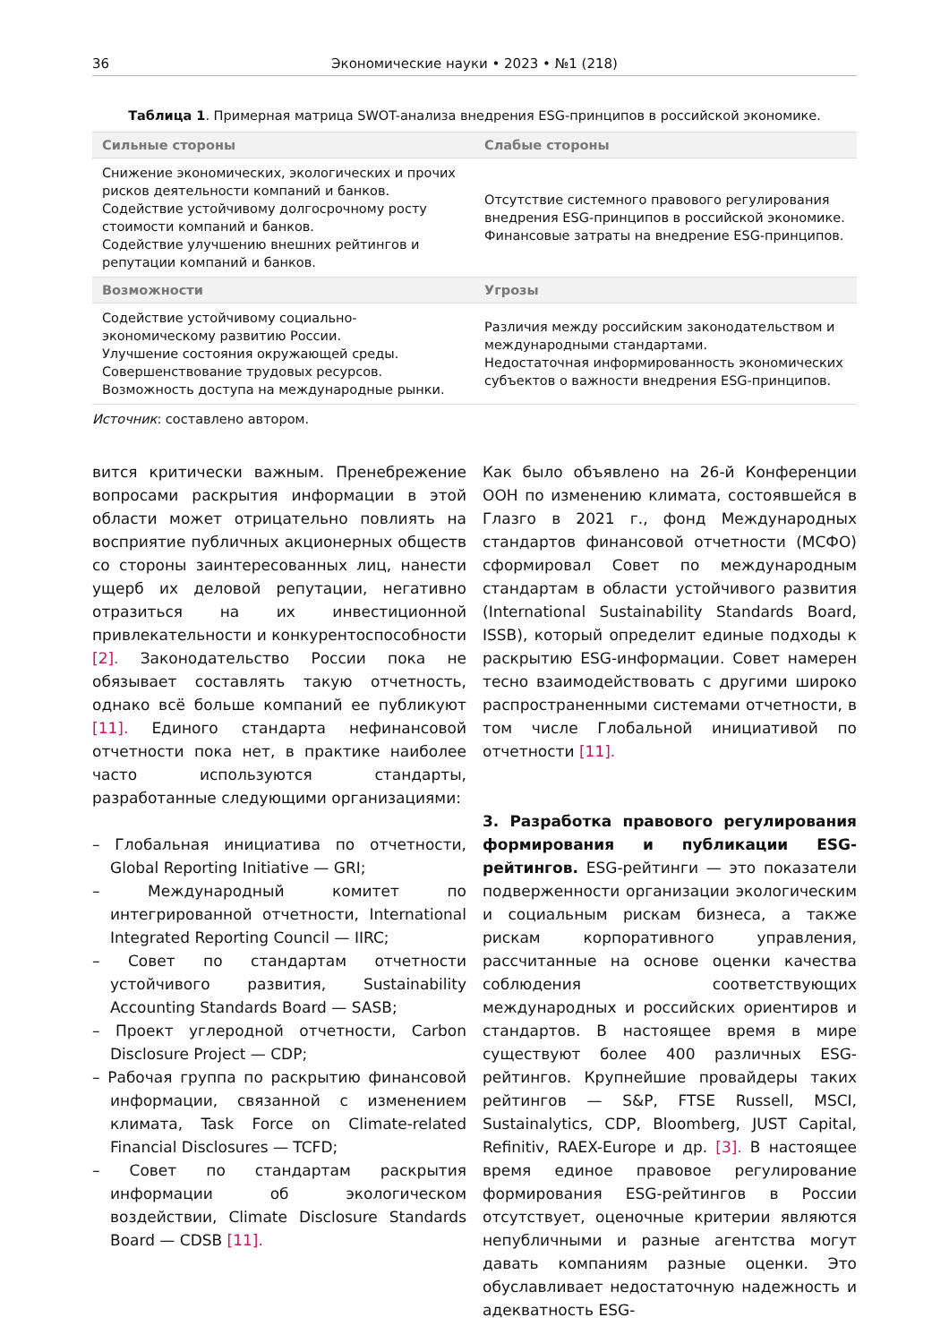36 Экономические науки • 2023 • №1 (218)
Таблица 1. Примерная матрица SWOT-анализа внедрения ESG-принципов в российской экономике.
| Сильные стороны | Слабые стороны |
| --- | --- |
| Снижение экономических, экологических и прочих рисков деятельности компаний и банков. Содействие устойчивому долгосрочному росту стоимости компаний и банков. Содействие улучшению внешних рейтингов и репутации компаний и банков. | Отсутствие системного правового регулирования внедрения ESG-принципов в российской экономике. Финансовые затраты на внедрение ESG-принципов. |
| Возможности | Угрозы |
| Содействие устойчивому социально-экономическому развитию России. Улучшение состояния окружающей среды. Совершенствование трудовых ресурсов. Возможность доступа на международные рынки. | Различия между российским законодательством и международными стандартами. Недостаточная информированность экономических субъектов о важности внедрения ESG-принципов. |
Источник: составлено автором.
вится критически важным. Пренебрежение вопросами раскрытия информации в этой области может отрицательно повлиять на восприятие публичных акционерных обществ со стороны заинтересованных лиц, нанести ущерб их деловой репутации, негативно отразиться на их инвестиционной привлекательности и конкурентоспособности [2]. Законодательство России пока не обязывает составлять такую отчетность, однако всё больше компаний ее публикуют [11]. Единого стандарта нефинансовой отчетности пока нет, в практике наиболее часто используются стандарты, разработанные следующими организациями:
– Глобальная инициатива по отчетности, Global Reporting Initiative — GRI;
– Международный комитет по интегрированной отчетности, International Integrated Reporting Council — IIRC;
– Совет по стандартам отчетности устойчивого развития, Sustainability Accounting Standards Board — SASB;
– Проект углеродной отчетности, Carbon Disclosure Project — CDP;
– Рабочая группа по раскрытию финансовой информации, связанной с изменением климата, Task Force on Climate-related Financial Disclosures — TCFD;
– Совет по стандартам раскрытия информации об экологическом воздействии, Climate Disclosure Standards Board — CDSB [11].
Как было объявлено на 26-й Конференции ООН по изменению климата, состоявшейся в Глазго в 2021 г., фонд Международных стандартов финансовой отчетности (МСФО) сформировал Совет по международным стандартам в области устойчивого развития (International Sustainability Standards Board, ISSB), который определит единые подходы к раскрытию ESG-информации. Совет намерен тесно взаимодействовать с другими широко распространенными системами отчетности, в том числе Глобальной инициативой по отчетности [11].
3. Разработка правового регулирования формирования и публикации ESG-рейтингов. ESG-рейтинги — это показатели подверженности организации экологическим и социальным рискам бизнеса, а также рискам корпоративного управления, рассчитанные на основе оценки качества соблюдения соответствующих международных и российских ориентиров и стандартов. В настоящее время в мире существуют более 400 различных ESG-рейтингов. Крупнейшие провайдеры таких рейтингов — S&P, FTSE Russell, MSCI, Sustainalytics, CDP, Bloomberg, JUST Capital, Refinitiv, RAEX-Europe и др. [3]. В настоящее время единое правовое регулирование формирования ESG-рейтингов в России отсутствует, оценочные критерии являются непубличными и разные агентства могут давать компаниям разные оценки. Это обуславливает недостаточную надежность и адекватность ESG-